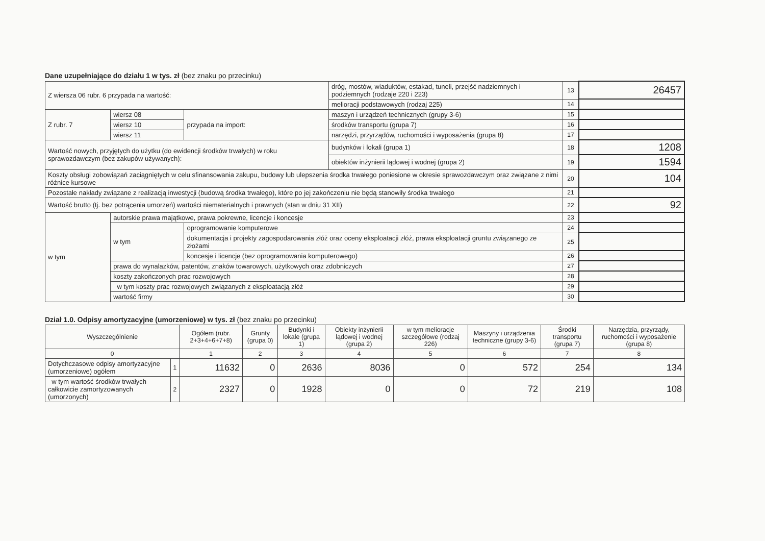Dane uzupełniające do działu 1 w tys. zł (bez znaku po przecinku)
| Z wiersza 06 rubr. 6 przypada na wartość: | | | dróg, mostów, wiaduktów, estakad, tuneli, przejść nadziemnych i podziemnych (rodzaje 220 i 223) | 13 | 26457 |
| | | | melioracji podstawowych (rodzaj 225) | 14 | |
| Z rubr. 7 | wiersz 08 | przypada na import: | maszyn i urządzeń technicznych (grupy 3-6) | 15 | |
| | wiersz 10 | | środków transportu (grupa 7) | 16 | |
| | wiersz 11 | | narzędzi, przyrządów, ruchomości i wyposażenia (grupa 8) | 17 | |
| Wartość nowych, przyjętych do użytku (do ewidencji środków trwałych) w roku sprawozdawczym (bez zakupów używanych): | | | budynków i lokali (grupa 1) | 18 | 1208 |
| | | | obiektów inżynierii lądowej i wodnej (grupa 2) | 19 | 1594 |
| Koszty obsługi zobowiązań zaciągniętych w celu sfinansowania zakupu, budowy lub ulepszenia środka trwałego poniesione w okresie sprawozdawczym oraz związane z nimi różnice kursowe | | | | 20 | 104 |
| Pozostałe nakłady związane z realizacją inwestycji (budową środka trwałego), które po jej zakończeniu nie będą stanowiły środka trwałego | | | | 21 | |
| Wartość brutto (tj. bez potrącenia umorzeń) wartości niematerialnych i prawnych (stan w dniu 31 XII) | | | | 22 | 92 |
| w tym | autorskie prawa majątkowe, prawa pokrewne, licencje i koncesje | | | 23 | |
| | w tym | oprogramowanie komputerowe | | 24 | |
| | | dokumentacja i projekty zagospodarowania złóż oraz oceny eksploatacji złóż, prawa eksploatacji gruntu związanego ze złożami | | 25 | |
| | | koncesje i licencje (bez oprogramowania komputerowego) | | 26 | |
| | prawa do wynalazków, patentów, znaków towarowych, użytkowych oraz zdobniczych | | | 27 | |
| | koszty zakończonych prac rozwojowych | | | 28 | |
| | w tym koszty prac rozwojowych związanych z eksploatacją złóż | | | 29 | |
| | wartość firmy | | | 30 | |
Dział 1.0. Odpisy amortyzacyjne (umorzeniowe) w tys. zł (bez znaku po przecinku)
| Wyszczególnienie | | Ogółem (rubr. 2+3+4+6+7+8) | Grunty (grupa 0) | Budynki i lokale (grupa 1) | Obiekty inżynierii lądowej i wodnej (grupa 2) | w tym melioracje szczegółowe (rodzaj 226) | Maszyny i urządzenia techniczne (grupy 3-6) | Środki transportu (grupa 7) | Narzędzia, przyrządy, ruchomości i wyposażenie (grupa 8) |
| --- | --- | --- | --- | --- | --- | --- | --- | --- | --- |
| 0 | | 1 | 2 | 3 | 4 | 5 | 6 | 7 | 8 |
| Dotychczasowe odpisy amortyzacyjne (umorzeniowe) ogółem | 1 | 11632 | 0 | 2636 | 8036 | 0 | 572 | 254 | 134 |
| w tym wartość środków trwałych całkowicie zamortyzowanych (umorzonych) | 2 | 2327 | 0 | 1928 | 0 | 0 | 72 | 219 | 108 |